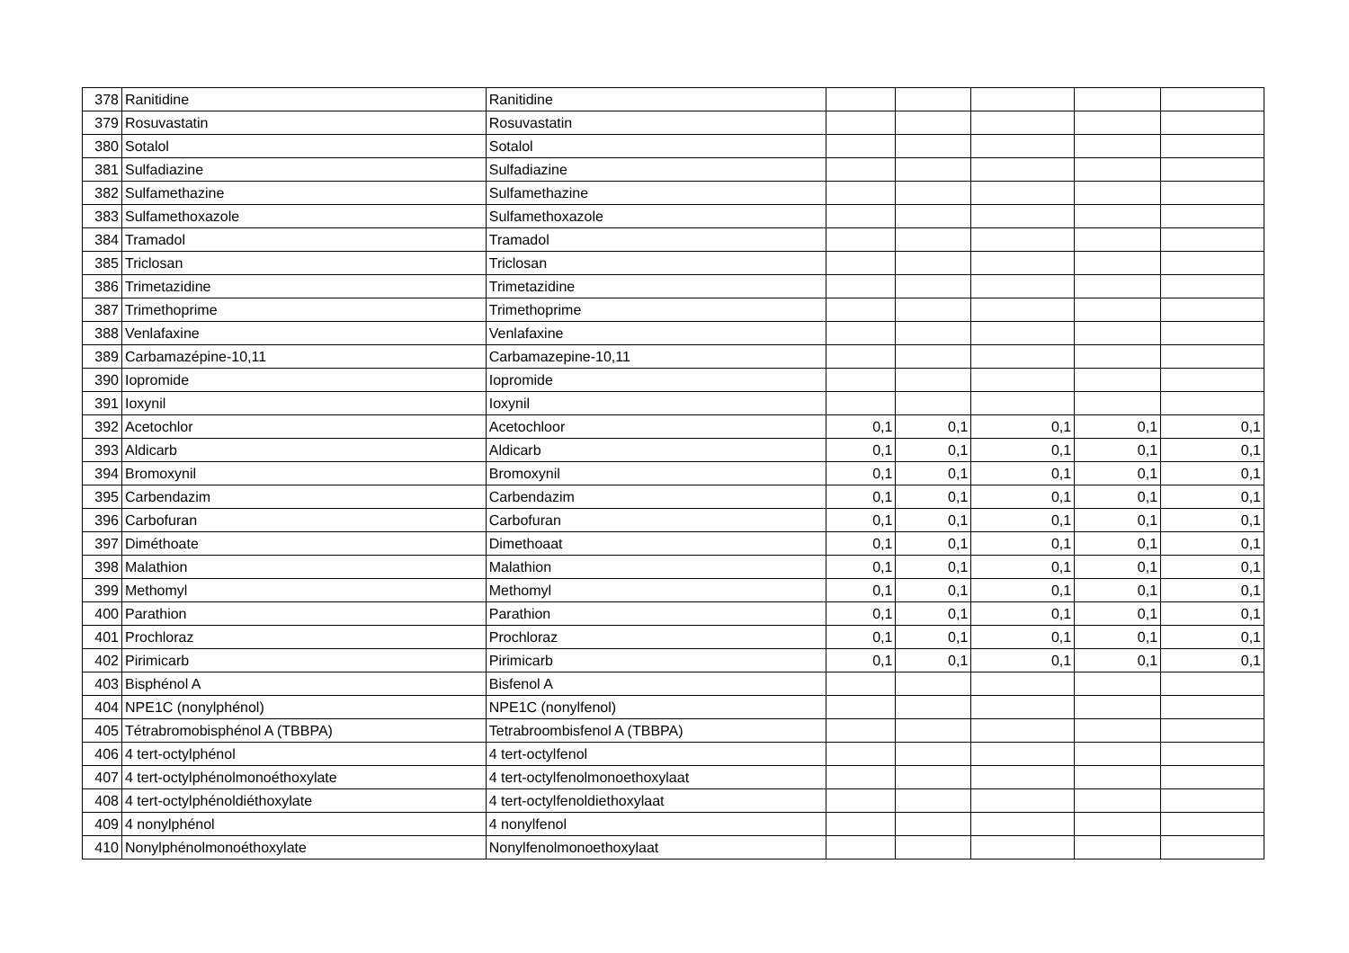| 378 | Ranitidine | Ranitidine | | | | | |
| 379 | Rosuvastatin | Rosuvastatin | | | | | |
| 380 | Sotalol | Sotalol | | | | | |
| 381 | Sulfadiazine | Sulfadiazine | | | | | |
| 382 | Sulfamethazine | Sulfamethazine | | | | | |
| 383 | Sulfamethoxazole | Sulfamethoxazole | | | | | |
| 384 | Tramadol | Tramadol | | | | | |
| 385 | Triclosan | Triclosan | | | | | |
| 386 | Trimetazidine | Trimetazidine | | | | | |
| 387 | Trimethoprime | Trimethoprime | | | | | |
| 388 | Venlafaxine | Venlafaxine | | | | | |
| 389 | Carbamazépine-10,11 | Carbamazepine-10,11 | | | | | |
| 390 | Iopromide | Iopromide | | | | | |
| 391 | Ioxynil | Ioxynil | | | | | |
| 392 | Acetochlor | Acetochloor | 0,1 | 0,1 | 0,1 | 0,1 | 0,1 |
| 393 | Aldicarb | Aldicarb | 0,1 | 0,1 | 0,1 | 0,1 | 0,1 |
| 394 | Bromoxynil | Bromoxynil | 0,1 | 0,1 | 0,1 | 0,1 | 0,1 |
| 395 | Carbendazim | Carbendazim | 0,1 | 0,1 | 0,1 | 0,1 | 0,1 |
| 396 | Carbofuran | Carbofuran | 0,1 | 0,1 | 0,1 | 0,1 | 0,1 |
| 397 | Diméthoate | Dimethoaat | 0,1 | 0,1 | 0,1 | 0,1 | 0,1 |
| 398 | Malathion | Malathion | 0,1 | 0,1 | 0,1 | 0,1 | 0,1 |
| 399 | Methomyl | Methomyl | 0,1 | 0,1 | 0,1 | 0,1 | 0,1 |
| 400 | Parathion | Parathion | 0,1 | 0,1 | 0,1 | 0,1 | 0,1 |
| 401 | Prochloraz | Prochloraz | 0,1 | 0,1 | 0,1 | 0,1 | 0,1 |
| 402 | Pirimicarb | Pirimicarb | 0,1 | 0,1 | 0,1 | 0,1 | 0,1 |
| 403 | Bisphénol A | Bisfenol A | | | | | |
| 404 | NPE1C (nonylphénol) | NPE1C (nonylfenol) | | | | | |
| 405 | Tétrabromobisphénol A (TBBPA) | Tetrabroombisfenol A (TBBPA) | | | | | |
| 406 | 4 tert-octylphénol | 4 tert-octylfenol | | | | | |
| 407 | 4 tert-octylphénolmonoéthoxylate | 4 tert-octylfenolmonoethoxylaat | | | | | |
| 408 | 4 tert-octylphénoldiéthoxylate | 4 tert-octylfenoldiethoxylaat | | | | | |
| 409 | 4 nonylphénol | 4 nonylfenol | | | | | |
| 410 | Nonylphénolmonoéthoxylate | Nonylfenolmonoethoxylaat | | | | | |